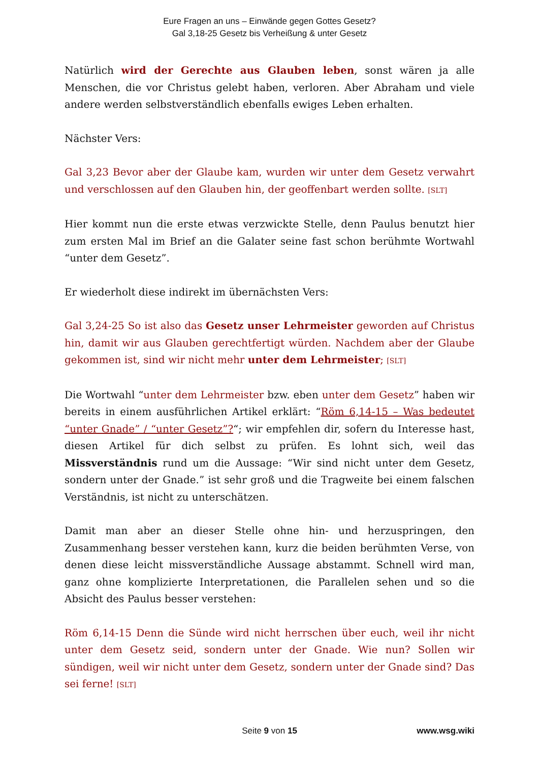Eure Fragen an uns – Einwände gegen Gottes Gesetz?
Gal 3,18-25 Gesetz bis Verheißung & unter Gesetz
Natürlich wird der Gerechte aus Glauben leben, sonst wären ja alle Menschen, die vor Christus gelebt haben, verloren. Aber Abraham und viele andere werden selbstverständlich ebenfalls ewiges Leben erhalten.
Nächster Vers:
Gal 3,23 Bevor aber der Glaube kam, wurden wir unter dem Gesetz verwahrt und verschlossen auf den Glauben hin, der geoffenbart werden sollte. [SLT]
Hier kommt nun die erste etwas verzwickte Stelle, denn Paulus benutzt hier zum ersten Mal im Brief an die Galater seine fast schon berühmte Wortwahl “unter dem Gesetz”.
Er wiederholt diese indirekt im übernächsten Vers:
Gal 3,24-25 So ist also das Gesetz unser Lehrmeister geworden auf Christus hin, damit wir aus Glauben gerechtfertigt würden. Nachdem aber der Glaube gekommen ist, sind wir nicht mehr unter dem Lehrmeister; [SLT]
Die Wortwahl “unter dem Lehrmeister bzw. eben unter dem Gesetz” haben wir bereits in einem ausführlichen Artikel erklärt: “Röm 6,14-15 – Was bedeutet “unter Gnade” / “unter Gesetz”?“; wir empfehlen dir, sofern du Interesse hast, diesen Artikel für dich selbst zu prüfen. Es lohnt sich, weil das Missverständnis rund um die Aussage: “Wir sind nicht unter dem Gesetz, sondern unter der Gnade.” ist sehr groß und die Tragweite bei einem falschen Verständnis, ist nicht zu unterschätzen.
Damit man aber an dieser Stelle ohne hin- und herzuspringen, den Zusammenhang besser verstehen kann, kurz die beiden berühmten Verse, von denen diese leicht missverständliche Aussage abstammt. Schnell wird man, ganz ohne komplizierte Interpretationen, die Parallelen sehen und so die Absicht des Paulus besser verstehen:
Röm 6,14-15 Denn die Sünde wird nicht herrschen über euch, weil ihr nicht unter dem Gesetz seid, sondern unter der Gnade. Wie nun? Sollen wir sündigen, weil wir nicht unter dem Gesetz, sondern unter der Gnade sind? Das sei ferne! [SLT]
Seite 9 von 15 www.wsg.wiki